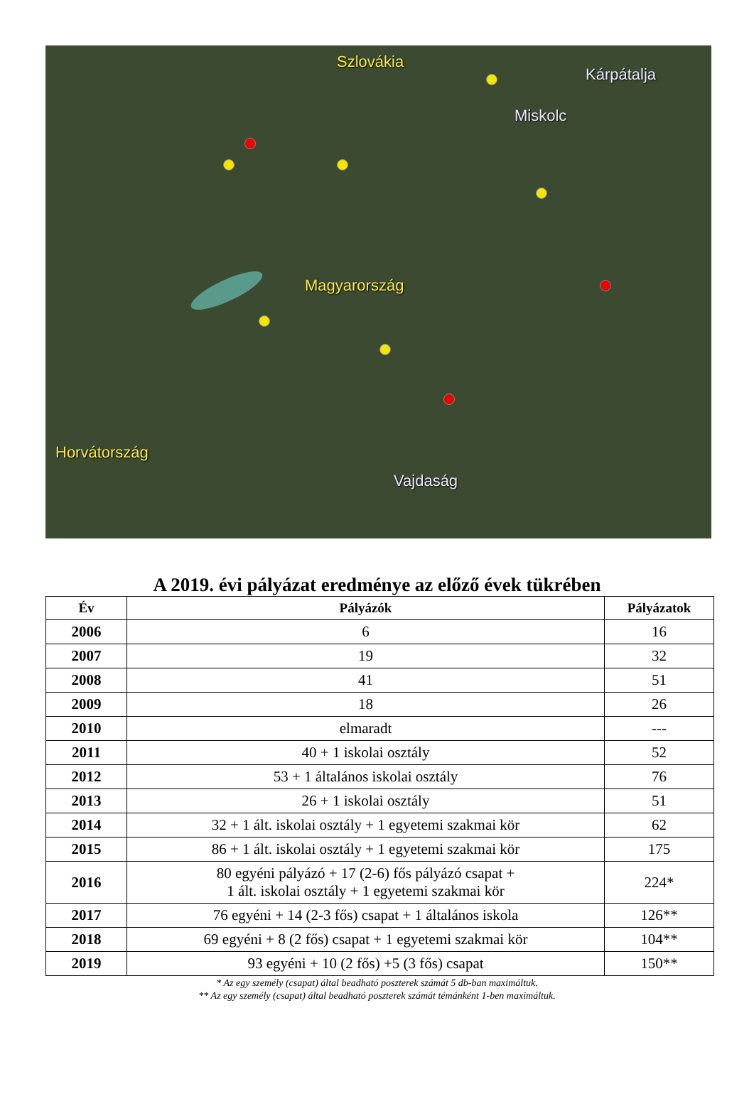Szlovákia
Kárpátalja
Miskolc
Magyarország
Horvátország
Vajdaság
A 2019. évi pályázat eredménye az előző évek tükrében
| Év | Pályázók | Pályázatok |
| --- | --- | --- |
| 2006 | 6 | 16 |
| 2007 | 19 | 32 |
| 2008 | 41 | 51 |
| 2009 | 18 | 26 |
| 2010 | elmaradt | --- |
| 2011 | 40 + 1 iskolai osztály | 52 |
| 2012 | 53 + 1 általános iskolai osztály | 76 |
| 2013 | 26 + 1 iskolai osztály | 51 |
| 2014 | 32 + 1 ált. iskolai osztály + 1 egyetemi szakmai kör | 62 |
| 2015 | 86 + 1 ált. iskolai osztály + 1 egyetemi szakmai kör | 175 |
| 2016 | 80 egyéni pályázó + 17 (2-6) fős pályázó csapat + 1 ált. iskolai osztály + 1 egyetemi szakmai kör | 224* |
| 2017 | 76 egyéni + 14 (2-3 fős) csapat + 1 általános iskola | 126** |
| 2018 | 69 egyéni + 8 (2 fős) csapat + 1 egyetemi szakmai kör | 104** |
| 2019 | 93 egyéni + 10 (2 fős) +5 (3 fős) csapat | 150** |
* Az egy személy (csapat) által beadható poszterek számát 5 db-ban maximáltuk.
** Az egy személy (csapat) által beadható poszterek számát témánként 1-ben maximáltuk.